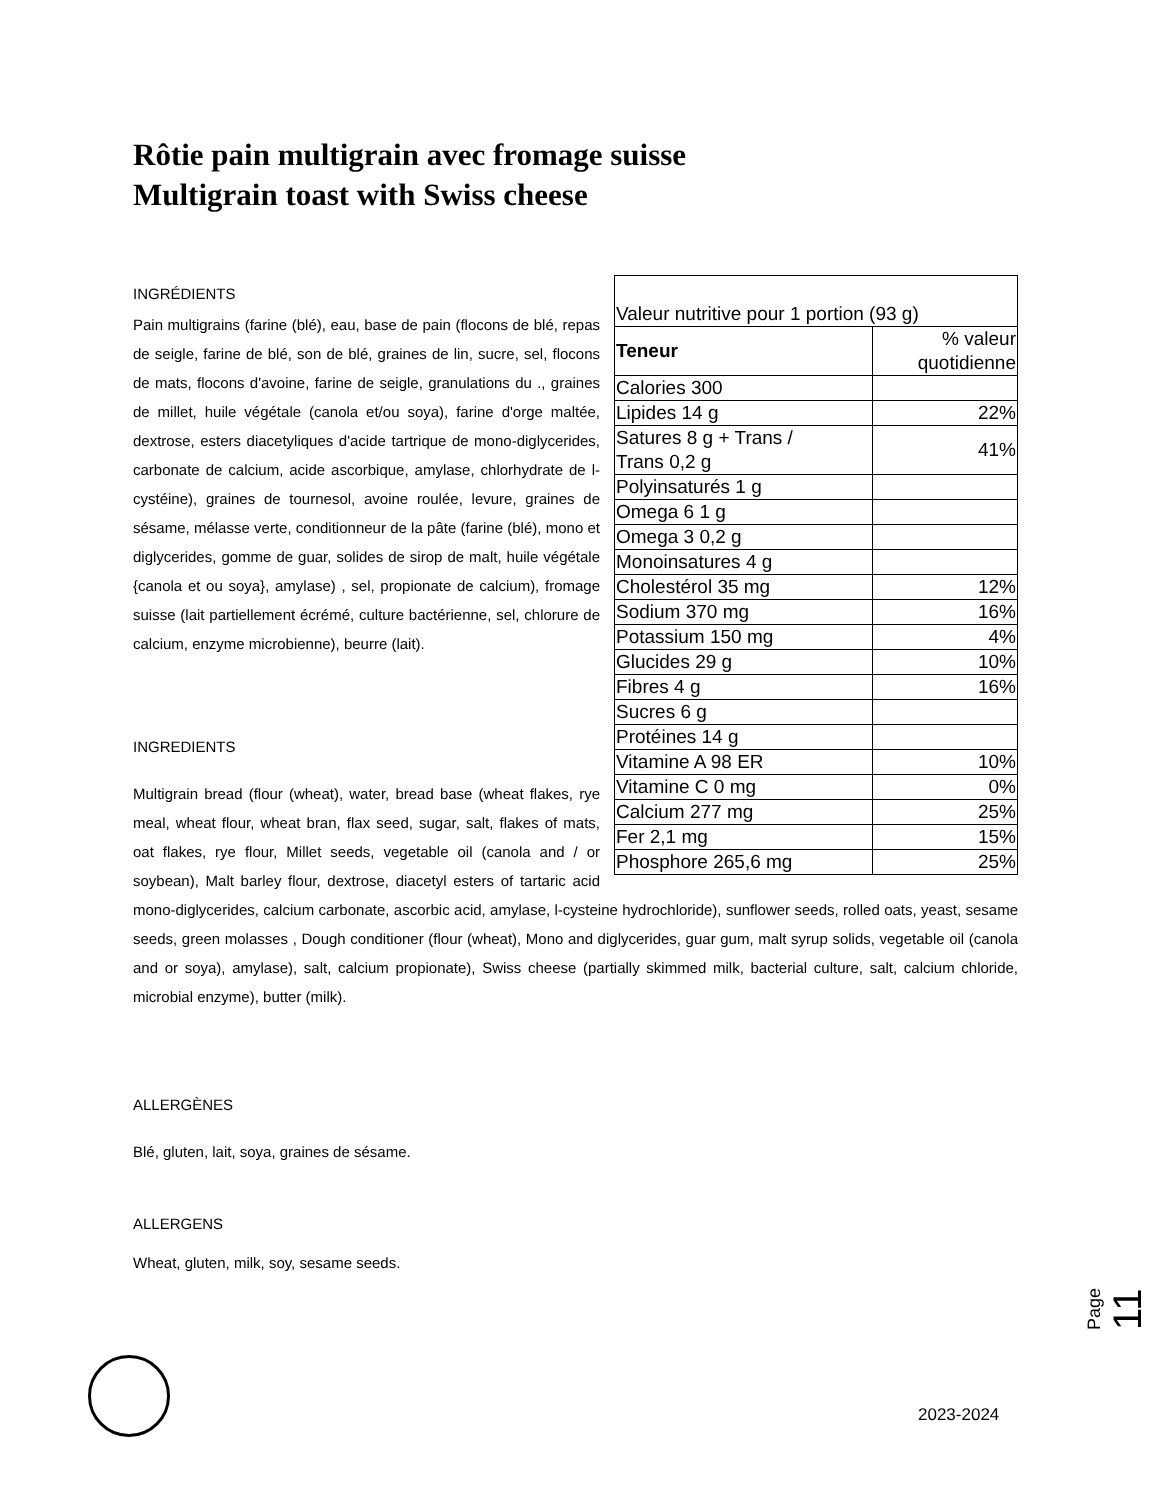Rôtie pain multigrain avec fromage suisse
Multigrain toast with Swiss cheese
| Valeur nutritive pour 1 portion (93 g) | |
| Teneur | % valeur quotidienne |
| Calories 300 | |
| Lipides 14 g | 22% |
| Satures 8 g + Trans / Trans 0,2 g | 41% |
| Polyinsaturés 1 g | |
| Omega 6 1 g | |
| Omega 3 0,2 g | |
| Monoinsatures 4 g | |
| Cholestérol 35 mg | 12% |
| Sodium 370 mg | 16% |
| Potassium 150 mg | 4% |
| Glucides 29 g | 10% |
| Fibres 4 g | 16% |
| Sucres 6 g | |
| Protéines 14 g | |
| Vitamine A 98 ER | 10% |
| Vitamine C 0 mg | 0% |
| Calcium 277 mg | 25% |
| Fer 2,1 mg | 15% |
| Phosphore 265,6 mg | 25% |
INGRÉDIENTS
Pain multigrains (farine (blé), eau, base de pain (flocons de blé, repas de seigle, farine de blé, son de blé, graines de lin, sucre, sel, flocons de mats, flocons d'avoine, farine de seigle, granulations du ., graines de millet, huile végétale (canola et/ou soya), farine d'orge maltée, dextrose, esters diacetyliques d'acide tartrique de mono-diglycerides, carbonate de calcium, acide ascorbique, amylase, chlorhydrate de l-cystéine), graines de tournesol, avoine roulée, levure, graines de sésame, mélasse verte, conditionneur de la pâte (farine (blé), mono et diglycerides, gomme de guar, solides de sirop de malt, huile végétale {canola et ou soya}, amylase) , sel, propionate de calcium), fromage suisse (lait partiellement écrémé, culture bactérienne, sel, chlorure de calcium, enzyme microbienne), beurre (lait).
INGREDIENTS
Multigrain bread (flour (wheat), water, bread base (wheat flakes, rye meal, wheat flour, wheat bran, flax seed, sugar, salt, flakes of mats, oat flakes, rye flour, Millet seeds, vegetable oil (canola and / or soybean), Malt barley flour, dextrose, diacetyl esters of tartaric acid mono-diglycerides, calcium carbonate, ascorbic acid, amylase, l-cysteine hydrochloride), sunflower seeds, rolled oats, yeast, sesame seeds, green molasses , Dough conditioner (flour (wheat), Mono and diglycerides, guar gum, malt syrup solids, vegetable oil (canola and or soya), amylase), salt, calcium propionate), Swiss cheese (partially skimmed milk, bacterial culture, salt, calcium chloride, microbial enzyme), butter (milk).
ALLERGÈNES
Blé, gluten, lait, soya, graines de sésame.
ALLERGENS
Wheat, gluten, milk, soy, sesame seeds.
Page 11
2023-2024